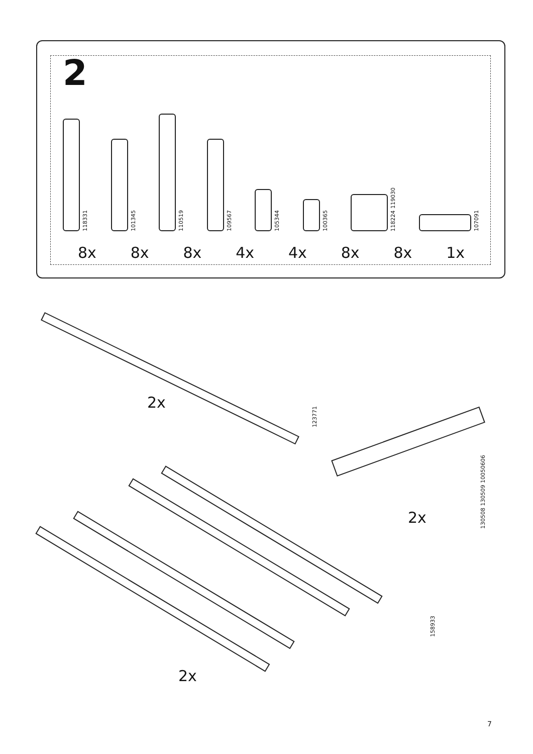2
118331
101345
110519
109567
105344
100365
118224 119030
107091
8x 8x 8x 4x 4x 8x 8x 1x
2x
123771
130508 130509 10050606
2x
158933
2x
7